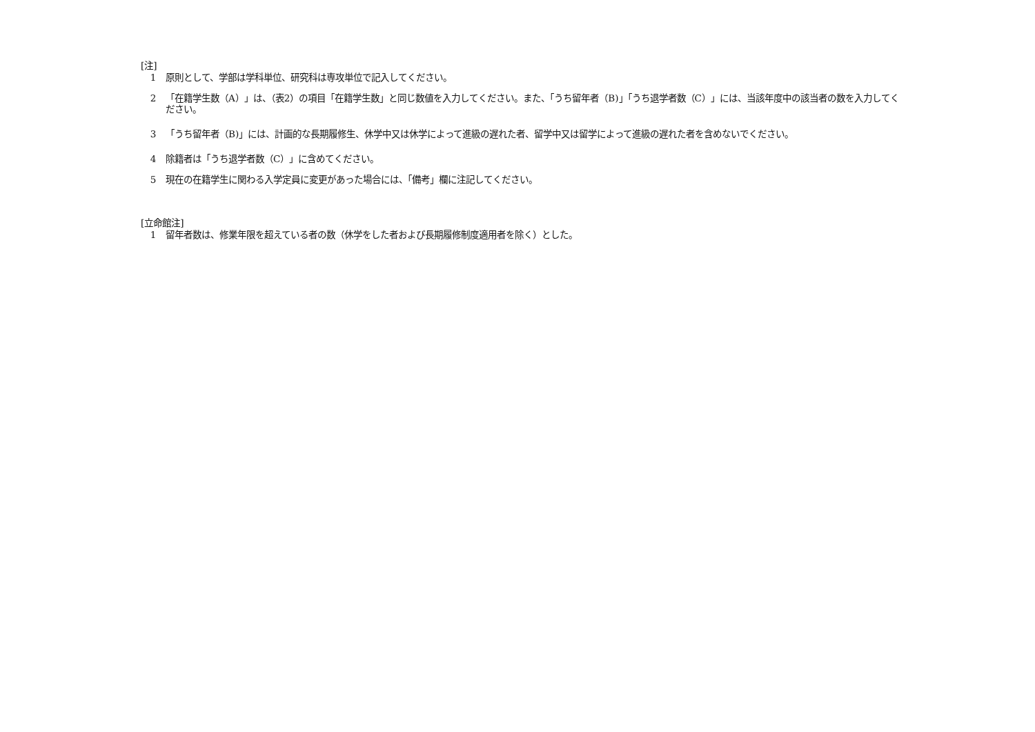[注]
1 原則として、学部は学科単位、研究科は専攻単位で記入してください。
2 「在籍学生数（A）」は、（表2）の項目「在籍学生数」と同じ数値を入力してください。また、「うち留年者（B)」「うち退学者数（C）」には、当該年度中の該当者の数を入力してください。
3 「うち留年者（B)」には、計画的な長期履修生、休学中又は休学によって進級の遅れた者、留学中又は留学によって進級の遅れた者を含めないでください。
4 除籍者は「うち退学者数（C）」に含めてください。
5 現在の在籍学生に関わる入学定員に変更があった場合には、「備考」欄に注記してください。
[立命館注]
1 留年者数は、修業年限を超えている者の数（休学をした者および長期履修制度適用者を除く）とした。